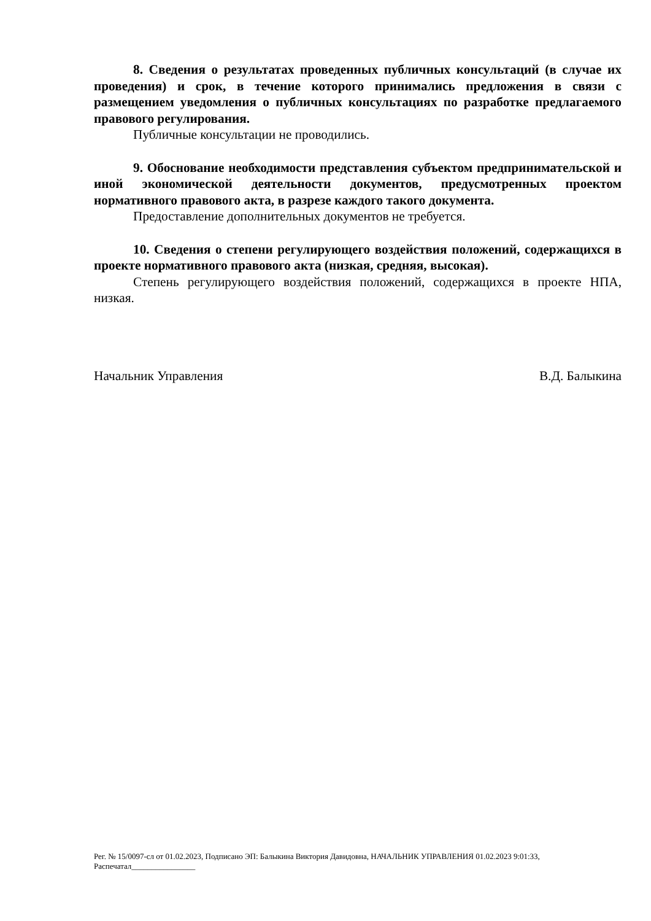8. Сведения о результатах проведенных публичных консультаций (в случае их проведения) и срок, в течение которого принимались предложения в связи с размещением уведомления о публичных консультациях по разработке предлагаемого правового регулирования.
Публичные консультации не проводились.
9. Обоснование необходимости представления субъектом предпринимательской и иной экономической деятельности документов, предусмотренных проектом нормативного правового акта, в разрезе каждого такого документа.
Предоставление дополнительных документов не требуется.
10. Сведения о степени регулирующего воздействия положений, содержащихся в проекте нормативного правового акта (низкая, средняя, высокая).
Степень регулирующего воздействия положений, содержащихся в проекте НПА, низкая.
Начальник Управления В.Д. Балыкина
Рег. № 15/0097-сл от 01.02.2023, Подписано ЭП: Балыкина Виктория Давидовна, НАЧАЛЬНИК УПРАВЛЕНИЯ 01.02.2023 9:01:33,
Распечатал________________